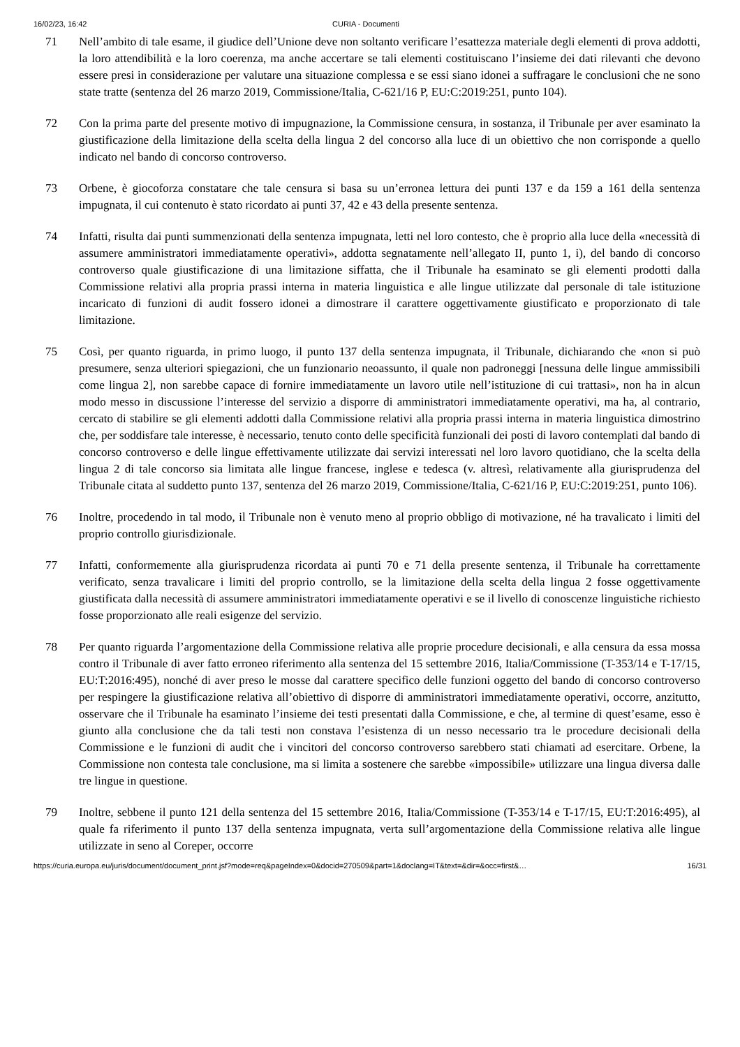16/02/23, 16:42 CURIA - Documenti
71 Nell’ambito di tale esame, il giudice dell’Unione deve non soltanto verificare l’esattezza materiale degli elementi di prova addotti, la loro attendibilità e la loro coerenza, ma anche accertare se tali elementi costituiscano l’insieme dei dati rilevanti che devono essere presi in considerazione per valutare una situazione complessa e se essi siano idonei a suffragare le conclusioni che ne sono state tratte (sentenza del 26 marzo 2019, Commissione/Italia, C-621/16 P, EU:C:2019:251, punto 104).
72 Con la prima parte del presente motivo di impugnazione, la Commissione censura, in sostanza, il Tribunale per aver esaminato la giustificazione della limitazione della scelta della lingua 2 del concorso alla luce di un obiettivo che non corrisponde a quello indicato nel bando di concorso controverso.
73 Orbene, è giocoforza constatare che tale censura si basa su un’erronea lettura dei punti 137 e da 159 a 161 della sentenza impugnata, il cui contenuto è stato ricordato ai punti 37, 42 e 43 della presente sentenza.
74 Infatti, risulta dai punti summenzionati della sentenza impugnata, letti nel loro contesto, che è proprio alla luce della «necessità di assumere amministratori immediatamente operativi», addotta segnatamente nell’allegato II, punto 1, i), del bando di concorso controverso quale giustificazione di una limitazione siffatta, che il Tribunale ha esaminato se gli elementi prodotti dalla Commissione relativi alla propria prassi interna in materia linguistica e alle lingue utilizzate dal personale di tale istituzione incaricato di funzioni di audit fossero idonei a dimostrare il carattere oggettivamente giustificato e proporzionato di tale limitazione.
75 Così, per quanto riguarda, in primo luogo, il punto 137 della sentenza impugnata, il Tribunale, dichiarando che «non si può presumere, senza ulteriori spiegazioni, che un funzionario neoassunto, il quale non padroneggi [nessuna delle lingue ammissibili come lingua 2], non sarebbe capace di fornire immediatamente un lavoro utile nell’istituzione di cui trattasi», non ha in alcun modo messo in discussione l’interesse del servizio a disporre di amministratori immediatamente operativi, ma ha, al contrario, cercato di stabilire se gli elementi addotti dalla Commissione relativi alla propria prassi interna in materia linguistica dimostrino che, per soddisfare tale interesse, è necessario, tenuto conto delle specificità funzionali dei posti di lavoro contemplati dal bando di concorso controverso e delle lingue effettivamente utilizzate dai servizi interessati nel loro lavoro quotidiano, che la scelta della lingua 2 di tale concorso sia limitata alle lingue francese, inglese e tedesca (v. altresì, relativamente alla giurisprudenza del Tribunale citata al suddetto punto 137, sentenza del 26 marzo 2019, Commissione/Italia, C-621/16 P, EU:C:2019:251, punto 106).
76 Inoltre, procedendo in tal modo, il Tribunale non è venuto meno al proprio obbligo di motivazione, né ha travalicato i limiti del proprio controllo giurisdizionale.
77 Infatti, conformemente alla giurisprudenza ricordata ai punti 70 e 71 della presente sentenza, il Tribunale ha correttamente verificato, senza travalicare i limiti del proprio controllo, se la limitazione della scelta della lingua 2 fosse oggettivamente giustificata dalla necessità di assumere amministratori immediatamente operativi e se il livello di conoscenze linguistiche richiesto fosse proporzionato alle reali esigenze del servizio.
78 Per quanto riguarda l’argomentazione della Commissione relativa alle proprie procedure decisionali, e alla censura da essa mossa contro il Tribunale di aver fatto erroneo riferimento alla sentenza del 15 settembre 2016, Italia/Commissione (T-353/14 e T-17/15, EU:T:2016:495), nonché di aver preso le mosse dal carattere specifico delle funzioni oggetto del bando di concorso controverso per respingere la giustificazione relativa all’obiettivo di disporre di amministratori immediatamente operativi, occorre, anzitutto, osservare che il Tribunale ha esaminato l’insieme dei testi presentati dalla Commissione, e che, al termine di quest’esame, esso è giunto alla conclusione che da tali testi non constava l’esistenza di un nesso necessario tra le procedure decisionali della Commissione e le funzioni di audit che i vincitori del concorso controverso sarebbero stati chiamati ad esercitare. Orbene, la Commissione non contesta tale conclusione, ma si limita a sostenere che sarebbe «impossibile» utilizzare una lingua diversa dalle tre lingue in questione.
79 Inoltre, sebbene il punto 121 della sentenza del 15 settembre 2016, Italia/Commissione (T-353/14 e T-17/15, EU:T:2016:495), al quale fa riferimento il punto 137 della sentenza impugnata, verta sull’argomentazione della Commissione relativa alle lingue utilizzate in seno al Coreper, occorre
https://curia.europa.eu/juris/document/document_print.jsf?mode=req&pageIndex=0&docid=270509&part=1&doclang=IT&text=&dir=&occ=first&… 16/31